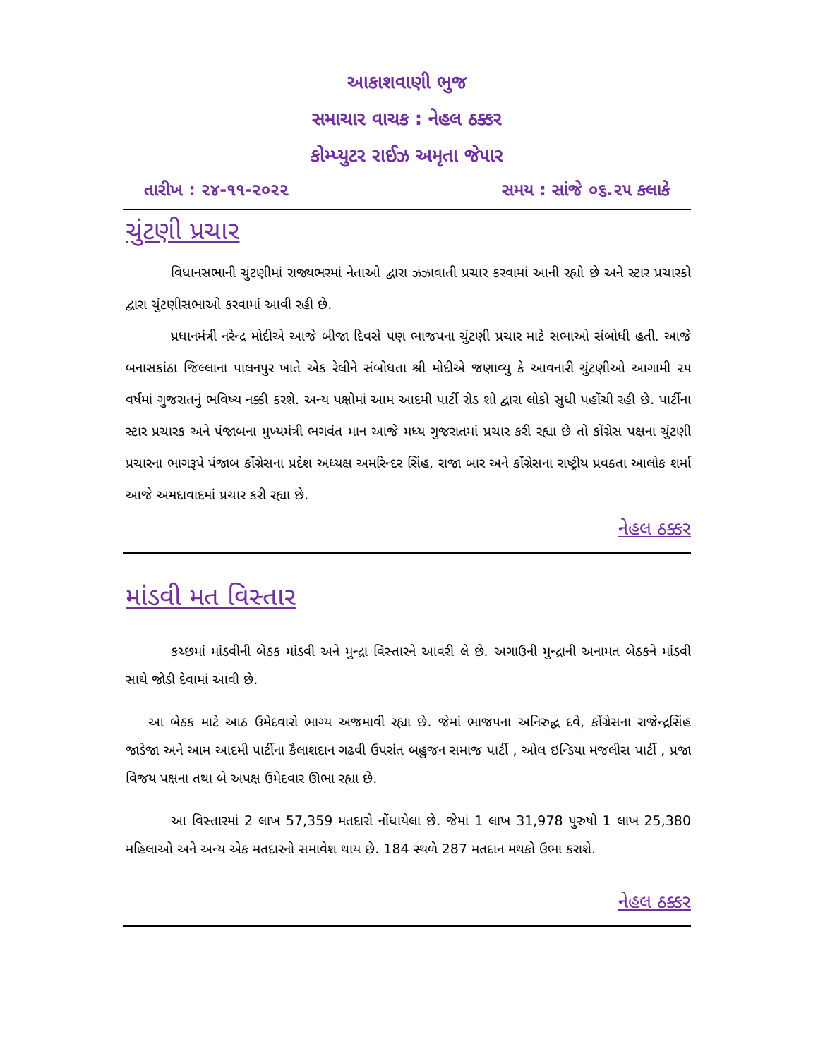આકાશવાણી ભુજ
સમાચાર વાચક : નેહલ ઠક્કર
કોમ્પ્યુટર રાઈઝ અમૃતા જેપાર
તારીખ : ૨૪-૧૧-૨૦૨૨ સમય : સાંજે ૦૬.૨૫ કલાકે
ચુંટણી પ્રચાર
વિધાનસભાની ચુંટણીમાં રાજ્યભરમાં નેતાઓ દ્વારા ઝંઝાવાતી પ્રચાર કરવામાં આની રહ્યો છે અને સ્ટાર પ્રચારકો દ્વારા ચુંટણીસભાઓ કરવામાં આવી રહી છે.
પ્રધાનમંત્રી નરેન્દ્ર મોદીએ આજે બીજા દિવસે પણ ભાજપના ચુંટણી પ્રચાર માટે સભાઓ સંબોધી હતી. આજે બનાસકાંઠા જિલ્લાના પાલનપુર ખાતે એક રેલીને સંબોધતા શ્રી મોદીએ જણાવ્યુ કે આવનારી ચુંટણીઓ આગામી ૨૫ વર્ષમાં ગુજરાતનું ભવિષ્ય નક્કી કરશે. અન્ય પક્ષોમાં આમ આદમી પાર્ટી રોડ શો દ્વારા લોકો સુધી પહોંચી રહી છે. પાર્ટીના સ્ટાર પ્રચારક અને પંજાબના મુખ્યમંત્રી ભગવંત માન આજે મધ્ય ગુજરાતમાં પ્રચાર કરી રહ્યા છે તો કોંગ્રેસ પક્ષના ચુંટણી પ્રચારના ભાગરૂપે પંજાબ કોંગ્રેસના પ્રદેશ અધ્યક્ષ અમરિન્દર સિંહ, રાજા બાર અને કોંગ્રેસના રાષ્ટ્રીય પ્રવક્તા આલોક શર્મા આજે અમદાવાદમાં પ્રચાર કરી રહ્યા છે.
નેહલ ઠક્કર
માંડવી મત વિસ્તાર
કચ્છમાં માંડવીની બેઠક માંડવી અને મુન્દ્રા વિસ્તારને આવરી લે છે. અગાઉની મુન્દ્રાની અનામત બેઠકને માંડવી સાથે જોડી દેવામાં આવી છે.
આ બેઠક માટે આઠ ઉમેદવારો ભાગ્ય અજમાવી રહ્યા છે. જેમાં ભાજપના અનિરુદ્ધ દવે, કોંગ્રેસના રાજેન્દ્રસિંહ જાડેજા અને આમ આદમી પાર્ટીના કૈલાશદાન ગઢવી ઉપરાંત બહુજન સમાજ પાર્ટી , ઓલ ઇન્ડિયા મજલીસ પાર્ટી , પ્રજા વિજય પક્ષના તથા બે અપક્ષ ઉમેદવાર ઊભા રહ્યા છે.
આ વિસ્તારમાં 2 લાખ 57,359 મતદારો નોંધાયેલા છે. જેમાં 1 લાખ 31,978 પુરુષો 1 લાખ 25,380 મહિલાઓ અને અન્ય એક મતદારનો સમાવેશ થાય છે. 184 સ્થળે 287 મતદાન મથકો ઉભા કરાશે.
નેહલ ઠક્કર